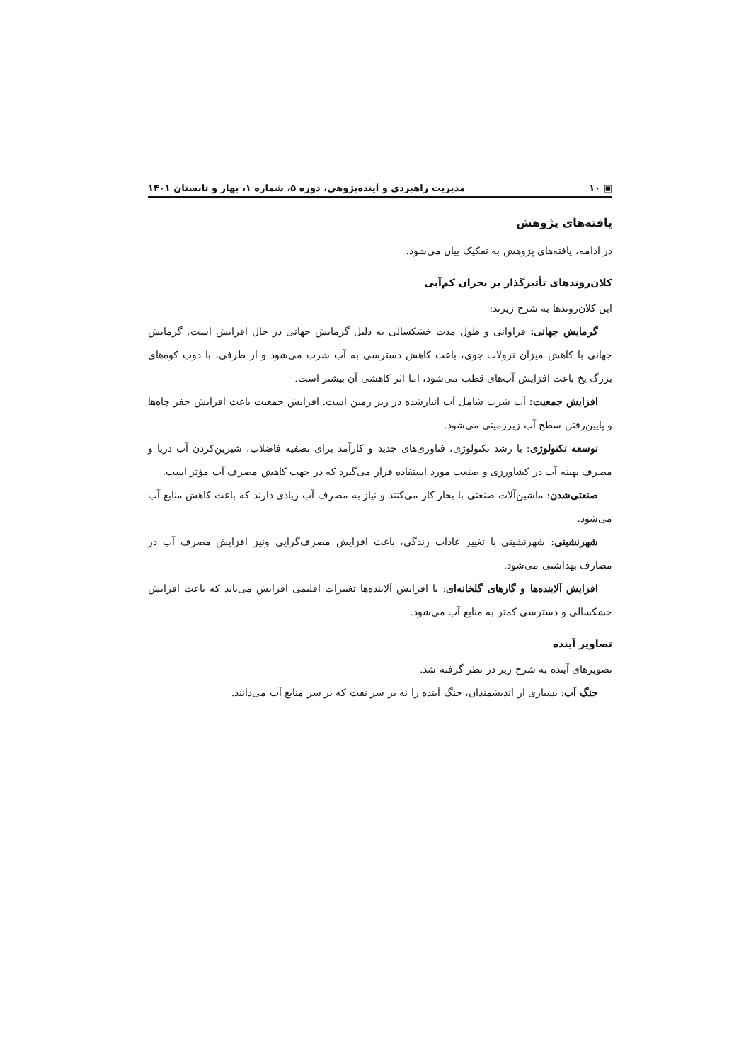▣ ۱۰ مدیریت راهبردی و آینده‌پژوهی، دوره ۵، شماره ۱، بهار و تابستان ۱۴۰۱
یافته‌های پژوهش
در ادامه، یافته‌های پژوهش به تفکیک بیان می‌شود.
کلان‌روندهای تأثیرگذار بر بحران کم‌آبی
این کلان‌روندها به شرح زیرند:
گرمایش جهانی: فراوانی و طول مدت خشکسالی به دلیل گرمایش جهانی در حال افزایش است. گرمایش جهانی با کاهش میزان نزولات جوی، باعث کاهش دسترسی به آب شرب می‌شود و از طرفی، با ذوب کوه‌های بزرگ یخ باعث افزایش آب‌های قطب می‌شود، اما اثر کاهشی آن بیشتر است.
افزایش جمعیت: آب شرب شامل آب انبارشده در زیر زمین است. افزایش جمعیت باعث افزایش حفر چاه‌ها و پایین‌رفتن سطح آب زیرزمینی می‌شود.
توسعه تکنولوژی: با رشد تکنولوژی، فناوری‌های جدید و کارآمد برای تصفیه فاضلاب، شیرین‌کردن آب دریا و مصرف بهینه آب در کشاورزی و صنعت مورد استفاده قرار می‌گیرد که در جهت کاهش مصرف آب مؤثر است.
صنعتی‌شدن: ماشین‌آلات صنعتی با بخار کار می‌کنند و نیاز به مصرف آب زیادی دارند که باعث کاهش منابع آب می‌شود.
شهرنشینی: شهرنشینی با تغییر عادات زندگی، باعث افزایش مصرف‌گرایی ونیز افزایش مصرف آب در مصارف بهداشتی می‌شود.
افزایش آلاینده‌ها و گازهای گلخانه‌ای: با افزایش آلاینده‌ها تغییرات اقلیمی افزایش می‌یابد که باعث افزایش خشکسالی و دسترسی کمتر به منابع آب می‌شود.
تصاویر آینده
تصویرهای آینده به شرح زیر در نظر گرفته شد.
جنگ آب: بسیاری از اندیشمندان، جنگ آینده را نه بر سر نفت که بر سر منابع آب می‌دانند.